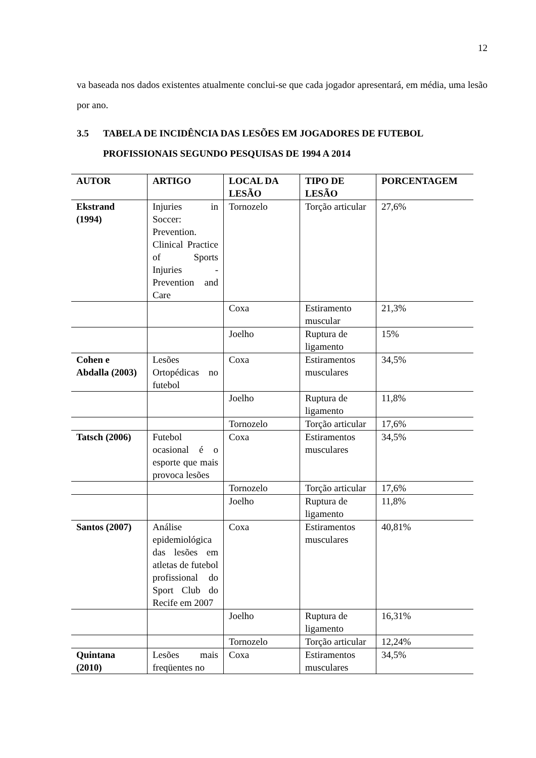12
va baseada nos dados existentes atualmente conclui-se que cada jogador apresentará, em média, uma lesão por ano.
3.5 TABELA DE INCIDÊNCIA DAS LESÕES EM JOGADORES DE FUTEBOL
PROFISSIONAIS SEGUNDO PESQUISAS DE 1994 A 2014
| AUTOR | ARTIGO | LOCAL DA LESÃO | TIPO DE LESÃO | PORCENTAGEM |
| --- | --- | --- | --- | --- |
| Ekstrand (1994) | Injuries in Soccer: Prevention. Clinical Practice of Sports Injuries -Prevention and Care | Tornozelo | Torção articular | 27,6% |
| | | Coxa | Estiramento muscular | 21,3% |
| | | Joelho | Ruptura de ligamento | 15% |
| Cohen e Abdalla (2003) | Lesões Ortopédicas no futebol | Coxa | Estiramentos musculares | 34,5% |
| | | Joelho | Ruptura de ligamento | 11,8% |
| | | Tornozelo | Torção articular | 17,6% |
| Tatsch (2006) | Futebol ocasional é o esporte que mais provoca lesões | Coxa | Estiramentos musculares | 34,5% |
| | | Tornozelo | Torção articular | 17,6% |
| | | Joelho | Ruptura de ligamento | 11,8% |
| Santos (2007) | Análise epidemiológica das lesões em atletas de futebol profissional do Sport Club do Recife em 2007 | Coxa | Estiramentos musculares | 40,81% |
| | | Joelho | Ruptura de ligamento | 16,31% |
| | | Tornozelo | Torção articular | 12,24% |
| Quintana (2010) | Lesões mais freqüentes no | Coxa | Estiramentos musculares | 34,5% |